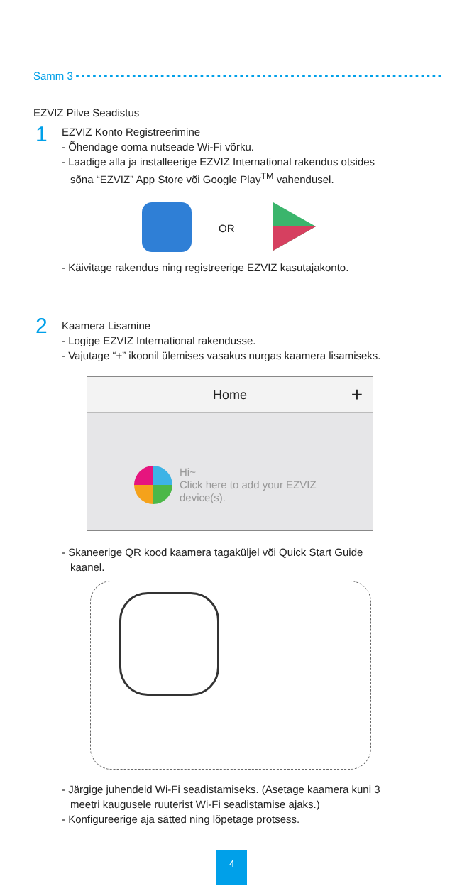Samm 3
EZVIZ Pilve Seadistus
1
EZVIZ Konto Registreerimine
- Õhendage ooma nutseade Wi-Fi võrku.
- Laadige alla ja installeerige EZVIZ International rakendus otsides
sõna “EZVIZ” App Store või Google Play<sup>TM</sup> vahendusel.
OR
- Käivitage rakendus ning registreerige EZVIZ kasutajakonto.
2
Kaamera Lisamine
- Logige EZVIZ International rakendusse.
- Vajutage “+” ikoonil ülemises vasakus nurgas kaamera lisamiseks.
Home +
Hi~
Click here to add your EZVIZ
device(s).
- Skaneerige QR kood kaamera tagaküljel või Quick Start Guide
kaanel.
- Järgige juhendeid Wi-Fi seadistamiseks. (Asetage kaamera kuni 3
meetri kaugusele ruuterist Wi-Fi seadistamise ajaks.)
- Konfigureerige aja sätted ning lõpetage protsess.
4